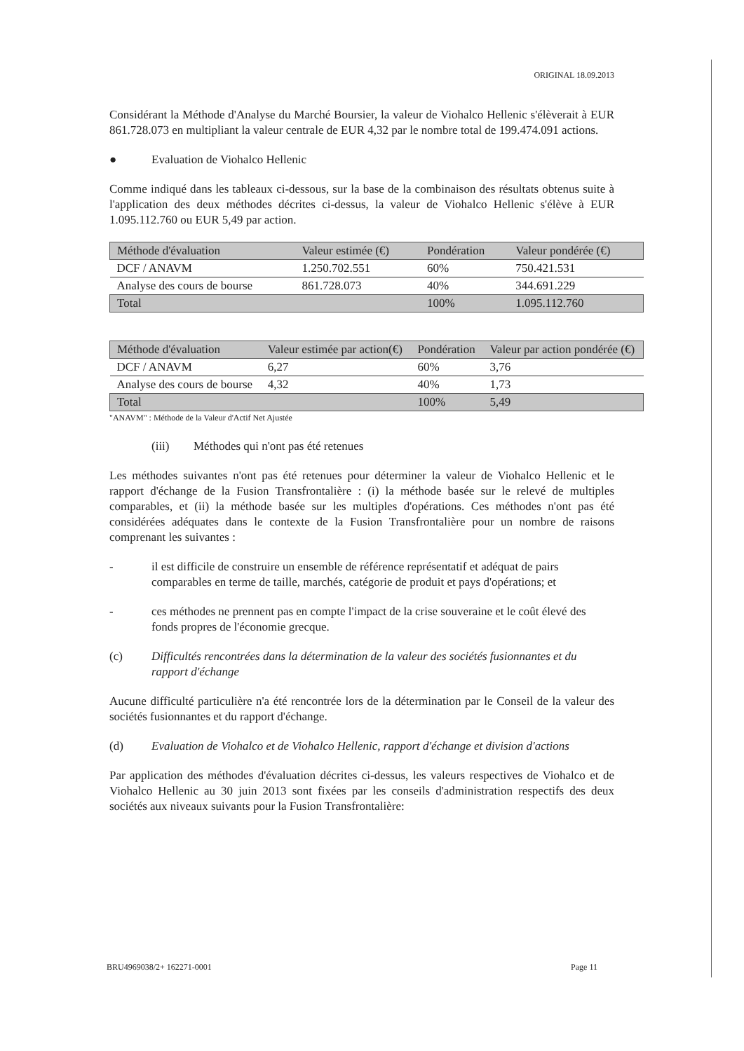ORIGINAL 18.09.2013
Considérant la Méthode d'Analyse du Marché Boursier, la valeur de Viohalco Hellenic s'élèverait à EUR 861.728.073 en multipliant la valeur centrale de EUR 4,32 par le nombre total de 199.474.091 actions.
● Evaluation de Viohalco Hellenic
Comme indiqué dans les tableaux ci-dessous, sur la base de la combinaison des résultats obtenus suite à l'application des deux méthodes décrites ci-dessus, la valeur de Viohalco Hellenic s'élève à EUR 1.095.112.760 ou EUR 5,49 par action.
| Méthode d'évaluation | Valeur estimée (€) | Pondération | Valeur pondérée (€) |
| --- | --- | --- | --- |
| DCF / ANAVM | 1.250.702.551 | 60% | 750.421.531 |
| Analyse des cours de bourse | 861.728.073 | 40% | 344.691.229 |
| Total | | 100% | 1.095.112.760 |
| Méthode d'évaluation | Valeur estimée par action(€) | Pondération | Valeur par action pondérée (€) |
| --- | --- | --- | --- |
| DCF / ANAVM | 6,27 | 60% | 3,76 |
| Analyse des cours de bourse | 4,32 | 40% | 1,73 |
| Total | | 100% | 5,49 |
"ANAVM" : Méthode de la Valeur d'Actif Net Ajustée
(iii) Méthodes qui n'ont pas été retenues
Les méthodes suivantes n'ont pas été retenues pour déterminer la valeur de Viohalco Hellenic et le rapport d'échange de la Fusion Transfrontalière : (i) la méthode basée sur le relevé de multiples comparables, et (ii) la méthode basée sur les multiples d'opérations. Ces méthodes n'ont pas été considérées adéquates dans le contexte de la Fusion Transfrontalière pour un nombre de raisons comprenant les suivantes :
- il est difficile de construire un ensemble de référence représentatif et adéquat de pairs comparables en terme de taille, marchés, catégorie de produit et pays d'opérations; et
- ces méthodes ne prennent pas en compte l'impact de la crise souveraine et le coût élevé des fonds propres de l'économie grecque.
(c) Difficultés rencontrées dans la détermination de la valeur des sociétés fusionnantes et du rapport d'échange
Aucune difficulté particulière n'a été rencontrée lors de la détermination par le Conseil de la valeur des sociétés fusionnantes et du rapport d'échange.
(d) Evaluation de Viohalco et de Viohalco Hellenic, rapport d'échange et division d'actions
Par application des méthodes d'évaluation décrites ci-dessus, les valeurs respectives de Viohalco et de Viohalco Hellenic au 30 juin 2013 sont fixées par les conseils d'administration respectifs des deux sociétés aux niveaux suivants pour la Fusion Transfrontalière:
BRU4969038/2+ 162271-0001 Page 11